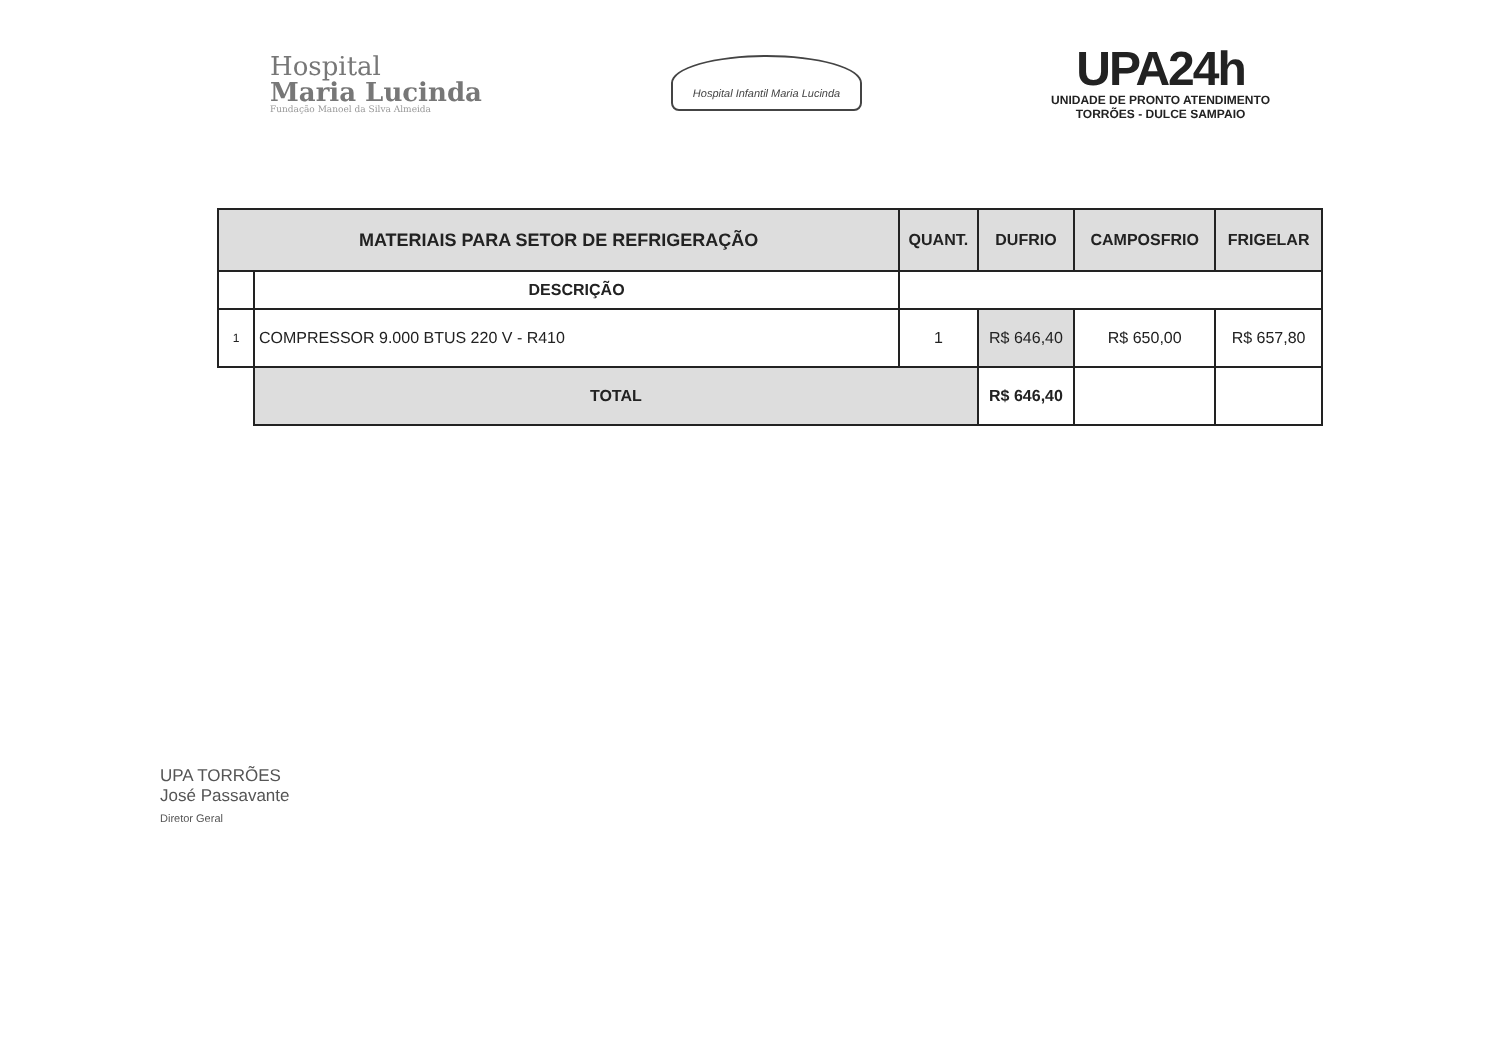Hospital
Maria Lucinda
Fundação Manoel da Silva Almeida
Hospital Infantil Maria Lucinda
UPA24h
UNIDADE DE PRONTO ATENDIMENTO
TORRÕES - DULCE SAMPAIO
| MATERIAIS PARA SETOR DE REFRIGERAÇÃO | | QUANT. | DUFRIO | CAMPOSFRIO | FRIGELAR |
| --- | --- | --- | --- | --- | --- |
| | DESCRIÇÃO | | | | |
| 1 | COMPRESSOR 9.000 BTUS 220 V - R410 | 1 | R$ 646,40 | R$ 650,00 | R$ 657,80 |
| | TOTAL | | R$ 646,40 | | |
UPA TORRÕES
José Passavante
Diretor Geral